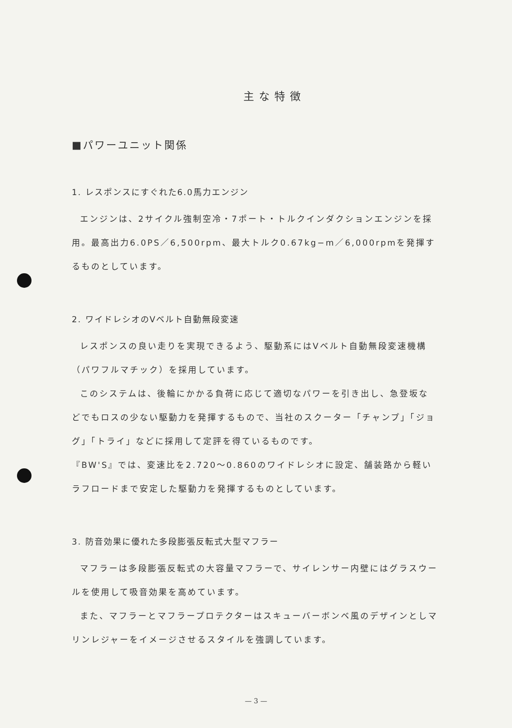主な特徴
■パワーユニット関係
1. レスポンスにすぐれた6.0馬力エンジン
エンジンは、2サイクル強制空冷・7ポート・トルクインダクションエンジンを採用。最高出力6.0PS／6,500rpm、最大トルク0.67kg−m／6,000rpmを発揮するものとしています。
2. ワイドレシオのVベルト自動無段変速
レスポンスの良い走りを実現できるよう、駆動系にはVベルト自動無段変速機構（パワフルマチック）を採用しています。
このシステムは、後輪にかかる負荷に応じて適切なパワーを引き出し、急登坂などでもロスの少ない駆動力を発揮するもので、当社のスクーター「チャンプ」「ジョグ」「トライ」などに採用して定評を得ているものです。
『BW'S』では、変速比を2.720〜0.860のワイドレシオに設定、舗装路から軽いラフロードまで安定した駆動力を発揮するものとしています。
3. 防音効果に優れた多段膨張反転式大型マフラー
マフラーは多段膨張反転式の大容量マフラーで、サイレンサー内壁にはグラスウールを使用して吸音効果を高めています。
また、マフラーとマフラープロテクターはスキューバーボンベ風のデザインとしマリンレジャーをイメージさせるスタイルを強調しています。
— 3 —